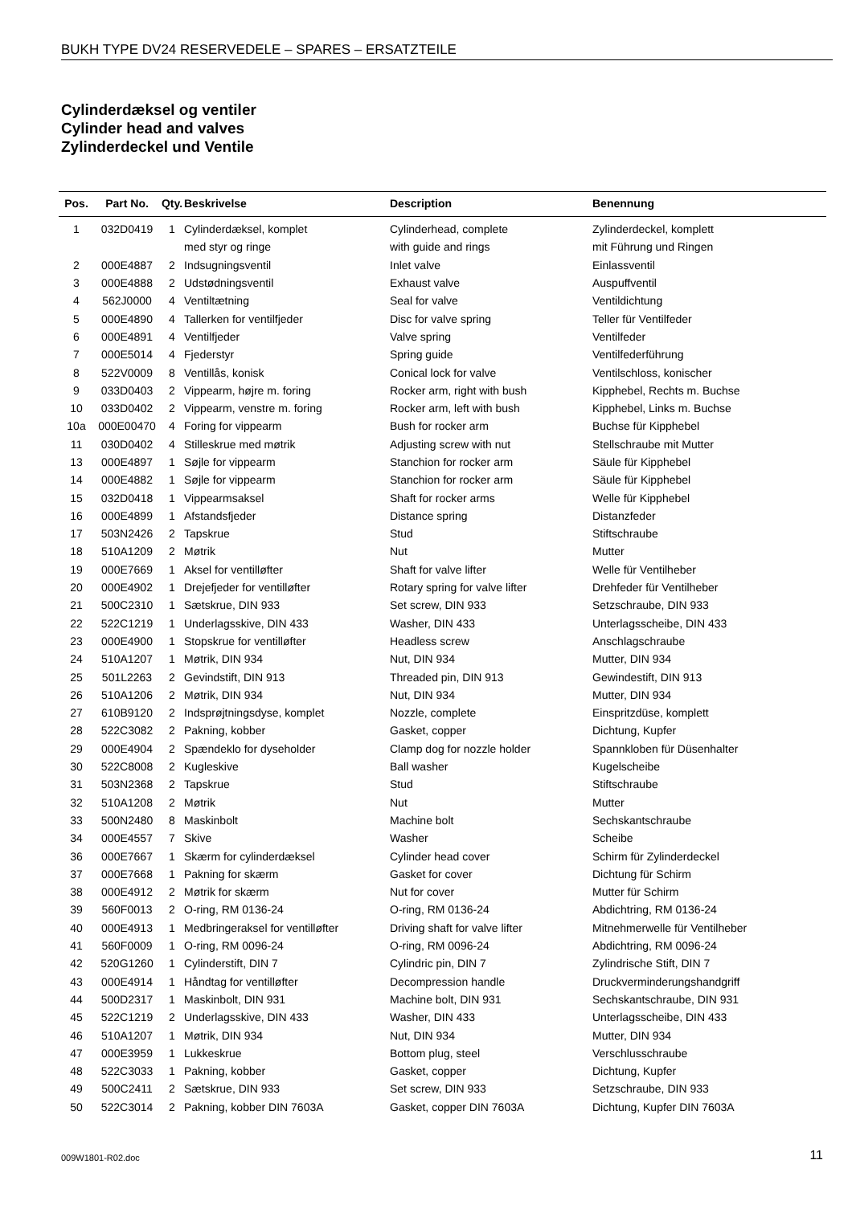BUKH TYPE DV24 RESERVEDELE – SPARES – ERSATZTEILE
Cylinderdæksel og ventiler
Cylinder head and valves
Zylinderdeckel und Ventile
| Pos. | Part No. | Qty. | Beskrivelse | Description | Benennung |
| --- | --- | --- | --- | --- | --- |
| 1 | 032D0419 | 1 | Cylinderdæksel, komplet | Cylinderhead, complete | Zylinderdeckel, komplett |
| | | | med styr og ringe | with guide and rings | mit Führung und Ringen |
| 2 | 000E4887 | 2 | Indsugningsventil | Inlet valve | Einlassventil |
| 3 | 000E4888 | 2 | Udstødningsventil | Exhaust valve | Auspuffventil |
| 4 | 562J0000 | 4 | Ventiltætning | Seal for valve | Ventildichtung |
| 5 | 000E4890 | 4 | Tallerken for ventilfjeder | Disc for valve spring | Teller für Ventilfeder |
| 6 | 000E4891 | 4 | Ventilfjeder | Valve spring | Ventilfeder |
| 7 | 000E5014 | 4 | Fjederstyr | Spring guide | Ventilfederführung |
| 8 | 522V0009 | 8 | Ventillås, konisk | Conical lock for valve | Ventilschloss, konischer |
| 9 | 033D0403 | 2 | Vippearm, højre m. foring | Rocker arm, right with bush | Kipphebel, Rechts m. Buchse |
| 10 | 033D0402 | 2 | Vippearm, venstre m. foring | Rocker arm, left with bush | Kipphebel, Links m. Buchse |
| 10a | 000E00470 | 4 | Foring for vippearm | Bush for rocker arm | Buchse für Kipphebel |
| 11 | 030D0402 | 4 | Stilleskrue med møtrik | Adjusting screw with nut | Stellschraube mit Mutter |
| 13 | 000E4897 | 1 | Søjle for vippearm | Stanchion for rocker arm | Säule für Kipphebel |
| 14 | 000E4882 | 1 | Søjle for vippearm | Stanchion for rocker arm | Säule für Kipphebel |
| 15 | 032D0418 | 1 | Vippearmsaksel | Shaft for rocker arms | Welle für Kipphebel |
| 16 | 000E4899 | 1 | Afstandsfjeder | Distance spring | Distanzfeder |
| 17 | 503N2426 | 2 | Tapskrue | Stud | Stiftschraube |
| 18 | 510A1209 | 2 | Møtrik | Nut | Mutter |
| 19 | 000E7669 | 1 | Aksel for ventilløfter | Shaft for valve lifter | Welle für Ventilheber |
| 20 | 000E4902 | 1 | Drejefjeder for ventilløfter | Rotary spring for valve lifter | Drehfeder für Ventilheber |
| 21 | 500C2310 | 1 | Sætskrue, DIN 933 | Set screw, DIN 933 | Setzschraube, DIN 933 |
| 22 | 522C1219 | 1 | Underlagsskive, DIN 433 | Washer, DIN 433 | Unterlagsscheibe, DIN 433 |
| 23 | 000E4900 | 1 | Stopskrue for ventilløfter | Headless screw | Anschlagschraube |
| 24 | 510A1207 | 1 | Møtrik, DIN 934 | Nut, DIN 934 | Mutter, DIN 934 |
| 25 | 501L2263 | 2 | Gevindstift, DIN 913 | Threaded pin, DIN 913 | Gewindestift, DIN 913 |
| 26 | 510A1206 | 2 | Møtrik, DIN 934 | Nut, DIN 934 | Mutter, DIN 934 |
| 27 | 610B9120 | 2 | Indsprøjtningsdyse, komplet | Nozzle, complete | Einspritzdüse, komplett |
| 28 | 522C3082 | 2 | Pakning, kobber | Gasket, copper | Dichtung, Kupfer |
| 29 | 000E4904 | 2 | Spændeklo for dyseholder | Clamp dog for nozzle holder | Spannkloben für Düsenhalter |
| 30 | 522C8008 | 2 | Kugleskive | Ball washer | Kugelscheibe |
| 31 | 503N2368 | 2 | Tapskrue | Stud | Stiftschraube |
| 32 | 510A1208 | 2 | Møtrik | Nut | Mutter |
| 33 | 500N2480 | 8 | Maskinbolt | Machine bolt | Sechskantschraube |
| 34 | 000E4557 | 7 | Skive | Washer | Scheibe |
| 36 | 000E7667 | 1 | Skærm for cylinderdæksel | Cylinder head cover | Schirm für Zylinderdeckel |
| 37 | 000E7668 | 1 | Pakning for skærm | Gasket for cover | Dichtung für Schirm |
| 38 | 000E4912 | 2 | Møtrik for skærm | Nut for cover | Mutter für Schirm |
| 39 | 560F0013 | 2 | O-ring, RM 0136-24 | O-ring, RM 0136-24 | Abdichtring, RM 0136-24 |
| 40 | 000E4913 | 1 | Medbringeraksel for ventilløfter | Driving shaft for valve lifter | Mitnehmerwelle für Ventilheber |
| 41 | 560F0009 | 1 | O-ring, RM 0096-24 | O-ring, RM 0096-24 | Abdichtring, RM 0096-24 |
| 42 | 520G1260 | 1 | Cylinderstift, DIN 7 | Cylindric pin, DIN 7 | Zylindrische Stift, DIN 7 |
| 43 | 000E4914 | 1 | Håndtag for ventilløfter | Decompression handle | Druckverminderungshandgriff |
| 44 | 500D2317 | 1 | Maskinbolt, DIN 931 | Machine bolt, DIN 931 | Sechskantschraube, DIN 931 |
| 45 | 522C1219 | 2 | Underlagsskive, DIN 433 | Washer, DIN 433 | Unterlagsscheibe, DIN 433 |
| 46 | 510A1207 | 1 | Møtrik, DIN 934 | Nut, DIN 934 | Mutter, DIN 934 |
| 47 | 000E3959 | 1 | Lukkeskrue | Bottom plug, steel | Verschlusschraube |
| 48 | 522C3033 | 1 | Pakning, kobber | Gasket, copper | Dichtung, Kupfer |
| 49 | 500C2411 | 2 | Sætskrue, DIN 933 | Set screw, DIN 933 | Setzschraube, DIN 933 |
| 50 | 522C3014 | 2 | Pakning, kobber DIN 7603A | Gasket, copper DIN 7603A | Dichtung, Kupfer DIN 7603A |
009W1801-R02.doc 11